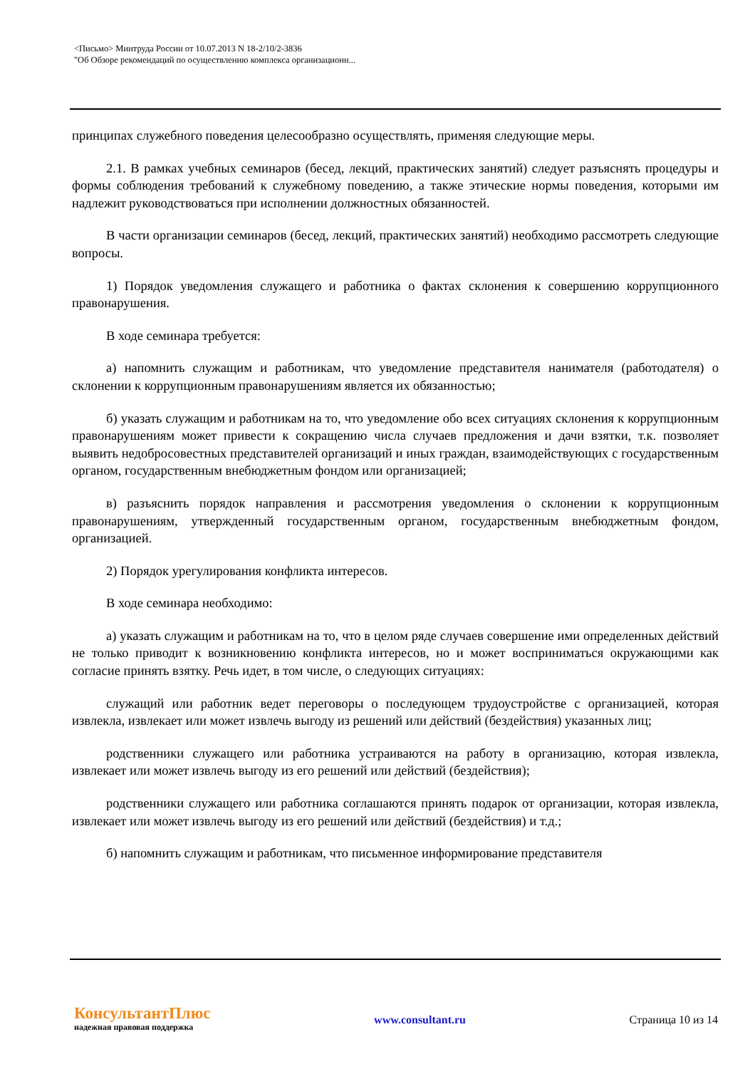<Письмо> Минтруда России от 10.07.2013 N 18-2/10/2-3836
"Об Обзоре рекомендаций по осуществлению комплекса организационн...
принципах служебного поведения целесообразно осуществлять, применяя следующие меры.
2.1. В рамках учебных семинаров (бесед, лекций, практических занятий) следует разъяснять процедуры и формы соблюдения требований к служебному поведению, а также этические нормы поведения, которыми им надлежит руководствоваться при исполнении должностных обязанностей.
В части организации семинаров (бесед, лекций, практических занятий) необходимо рассмотреть следующие вопросы.
1) Порядок уведомления служащего и работника о фактах склонения к совершению коррупционного правонарушения.
В ходе семинара требуется:
а) напомнить служащим и работникам, что уведомление представителя нанимателя (работодателя) о склонении к коррупционным правонарушениям является их обязанностью;
б) указать служащим и работникам на то, что уведомление обо всех ситуациях склонения к коррупционным правонарушениям может привести к сокращению числа случаев предложения и дачи взятки, т.к. позволяет выявить недобросовестных представителей организаций и иных граждан, взаимодействующих с государственным органом, государственным внебюджетным фондом или организацией;
в) разъяснить порядок направления и рассмотрения уведомления о склонении к коррупционным правонарушениям, утвержденный государственным органом, государственным внебюджетным фондом, организацией.
2) Порядок урегулирования конфликта интересов.
В ходе семинара необходимо:
а) указать служащим и работникам на то, что в целом ряде случаев совершение ими определенных действий не только приводит к возникновению конфликта интересов, но и может восприниматься окружающими как согласие принять взятку. Речь идет, в том числе, о следующих ситуациях:
служащий или работник ведет переговоры о последующем трудоустройстве с организацией, которая извлекла, извлекает или может извлечь выгоду из решений или действий (бездействия) указанных лиц;
родственники служащего или работника устраиваются на работу в организацию, которая извлекла, извлекает или может извлечь выгоду из его решений или действий (бездействия);
родственники служащего или работника соглашаются принять подарок от организации, которая извлекла, извлекает или может извлечь выгоду из его решений или действий (бездействия) и т.д.;
б) напомнить служащим и работникам, что письменное информирование представителя
КонсультантПлюс
надежная правовая поддержка
www.consultant.ru Страница 10 из 14